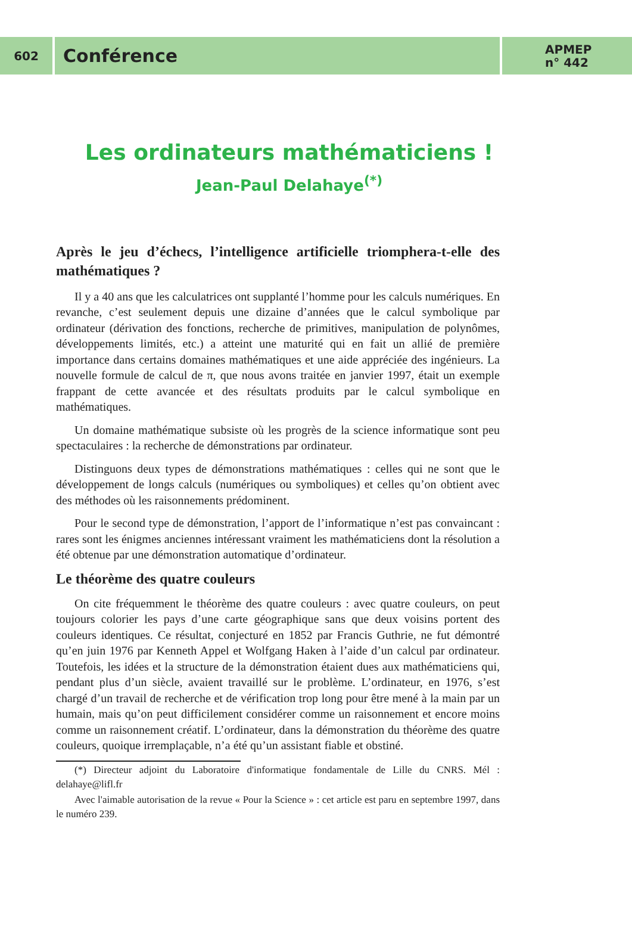602
Conférence
APMEP
n° 442
Les ordinateurs mathématiciens !
Jean-Paul Delahaye<sup>(*)</sup>
Après le jeu d’échecs, l’intelligence artificielle triomphera-t-elle des mathématiques ?
Il y a 40 ans que les calculatrices ont supplanté l’homme pour les calculs numériques. En revanche, c’est seulement depuis une dizaine d’années que le calcul symbolique par ordinateur (dérivation des fonctions, recherche de primitives, manipulation de polynômes, développements limités, etc.) a atteint une maturité qui en fait un allié de première importance dans certains domaines mathématiques et une aide appréciée des ingénieurs. La nouvelle formule de calcul de π, que nous avons traitée en janvier 1997, était un exemple frappant de cette avancée et des résultats produits par le calcul symbolique en mathématiques.
Un domaine mathématique subsiste où les progrès de la science informatique sont peu spectaculaires : la recherche de démonstrations par ordinateur.
Distinguons deux types de démonstrations mathématiques : celles qui ne sont que le développement de longs calculs (numériques ou symboliques) et celles qu’on obtient avec des méthodes où les raisonnements prédominent.
Pour le second type de démonstration, l’apport de l’informatique n’est pas convaincant : rares sont les énigmes anciennes intéressant vraiment les mathématiciens dont la résolution a été obtenue par une démonstration automatique d’ordinateur.
Le théorème des quatre couleurs
On cite fréquemment le théorème des quatre couleurs : avec quatre couleurs, on peut toujours colorier les pays d’une carte géographique sans que deux voisins portent des couleurs identiques. Ce résultat, conjecturé en 1852 par Francis Guthrie, ne fut démontré qu’en juin 1976 par Kenneth Appel et Wolfgang Haken à l’aide d’un calcul par ordinateur. Toutefois, les idées et la structure de la démonstration étaient dues aux mathématiciens qui, pendant plus d’un siècle, avaient travaillé sur le problème. L’ordinateur, en 1976, s’est chargé d’un travail de recherche et de vérification trop long pour être mené à la main par un humain, mais qu’on peut difficilement considérer comme un raisonnement et encore moins comme un raisonnement créatif. L’ordinateur, dans la démonstration du théorème des quatre couleurs, quoique irremplaçable, n’a été qu’un assistant fiable et obstiné.
(*) Directeur adjoint du Laboratoire d'informatique fondamentale de Lille du CNRS. Mél : delahaye@lifl.fr
Avec l'aimable autorisation de la revue « Pour la Science » : cet article est paru en septembre 1997, dans le numéro 239.